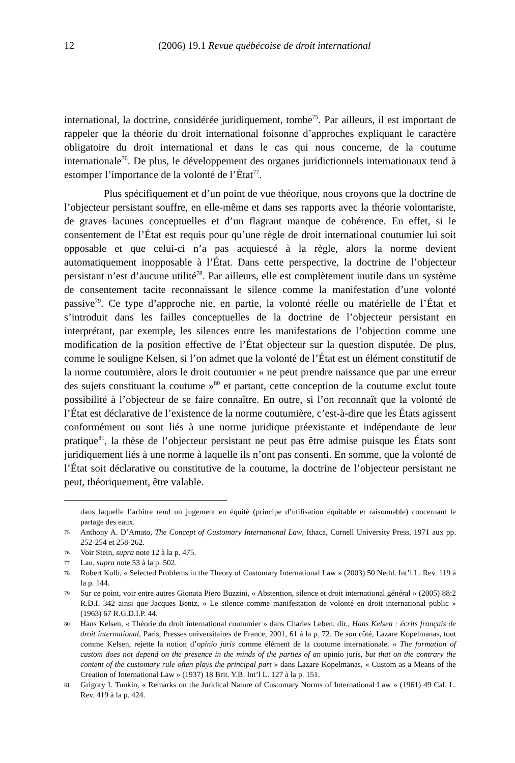12 (2006) 19.1 Revue québécoise de droit international
international, la doctrine, considérée juridiquement, tombe<sup>75</sup>. Par ailleurs, il est important de rappeler que la théorie du droit international foisonne d’approches expliquant le caractère obligatoire du droit international et dans le cas qui nous concerne, de la coutume internationale<sup>76</sup>. De plus, le développement des organes juridictionnels internationaux tend à estomper l’importance de la volonté de l’État<sup>77</sup>.
Plus spécifiquement et d’un point de vue théorique, nous croyons que la doctrine de l’objecteur persistant souffre, en elle-même et dans ses rapports avec la théorie volontariste, de graves lacunes conceptuelles et d’un flagrant manque de cohérence. En effet, si le consentement de l’État est requis pour qu’une règle de droit international coutumier lui soit opposable et que celui-ci n’a pas acquiescé à la règle, alors la norme devient automatiquement inopposable à l’État. Dans cette perspective, la doctrine de l’objecteur persistant n’est d’aucune utilité<sup>78</sup>. Par ailleurs, elle est complètement inutile dans un système de consentement tacite reconnaissant le silence comme la manifestation d’une volonté passive<sup>79</sup>. Ce type d’approche nie, en partie, la volonté réelle ou matérielle de l’État et s’introduit dans les failles conceptuelles de la doctrine de l’objecteur persistant en interprétant, par exemple, les silences entre les manifestations de l’objection comme une modification de la position effective de l’État objecteur sur la question disputée. De plus, comme le souligne Kelsen, si l’on admet que la volonté de l’État est un élément constitutif de la norme coutumière, alors le droit coutumier « ne peut prendre naissance que par une erreur des sujets constituant la coutume »<sup>80</sup> et partant, cette conception de la coutume exclut toute possibilité à l’objecteur de se faire connaître. En outre, si l’on reconnaît que la volonté de l’État est déclarative de l’existence de la norme coutumière, c’est-à-dire que les États agissent conformément ou sont liés à une norme juridique préexistante et indépendante de leur pratique<sup>81</sup>, la thèse de l’objecteur persistant ne peut pas être admise puisque les États sont juridiquement liés à une norme à laquelle ils n’ont pas consenti. En somme, que la volonté de l’État soit déclarative ou constitutive de la coutume, la doctrine de l’objecteur persistant ne peut, théoriquement, être valable.
dans laquelle l’arbitre rend un jugement en équité (principe d’utilisation équitable et raisonnable) concernant le partage des eaux.
75 Anthony A. D’Amato, The Concept of Customary International Law, Ithaca, Cornell University Press, 1971 aux pp. 252-254 et 258-262.
76 Voir Stein, supra note 12 à la p. 475.
77 Lau, supra note 53 à la p. 502.
78 Robert Kolb, « Selected Problems in the Theory of Customary International Law » (2003) 50 Nethl. Int’l L. Rev. 119 à la p. 144.
79 Sur ce point, voir entre autres Gionata Piero Buzzini, « Abstention, silence et droit international général » (2005) 88:2 R.D.I. 342 ainsi que Jacques Bentz, « Le silence comme manifestation de volonté en droit international public » (1963) 67 R.G.D.I.P. 44.
80 Hans Kelsen, « Théorie du droit international coutumier » dans Charles Leben, dir., Hans Kelsen : écrits français de droit international, Paris, Presses universitaires de France, 2001, 61 à la p. 72. De son côté, Lazare Kopelmanas, tout comme Kelsen, rejette la notion d’opinio juris comme élément de la coutume internationale. « The formation of custom does not depend on the presence in the minds of the parties of an opinio juris, but that on the contrary the content of the customary rule often plays the principal part » dans Lazare Kopelmanas, « Custom as a Means of the Creation of International Law » (1937) 18 Brit. Y.B. Int’l L. 127 à la p. 151.
81 Grigory I. Tunkin, « Remarks on the Juridical Nature of Customary Norms of International Law » (1961) 49 Cal. L. Rev. 419 à la p. 424.